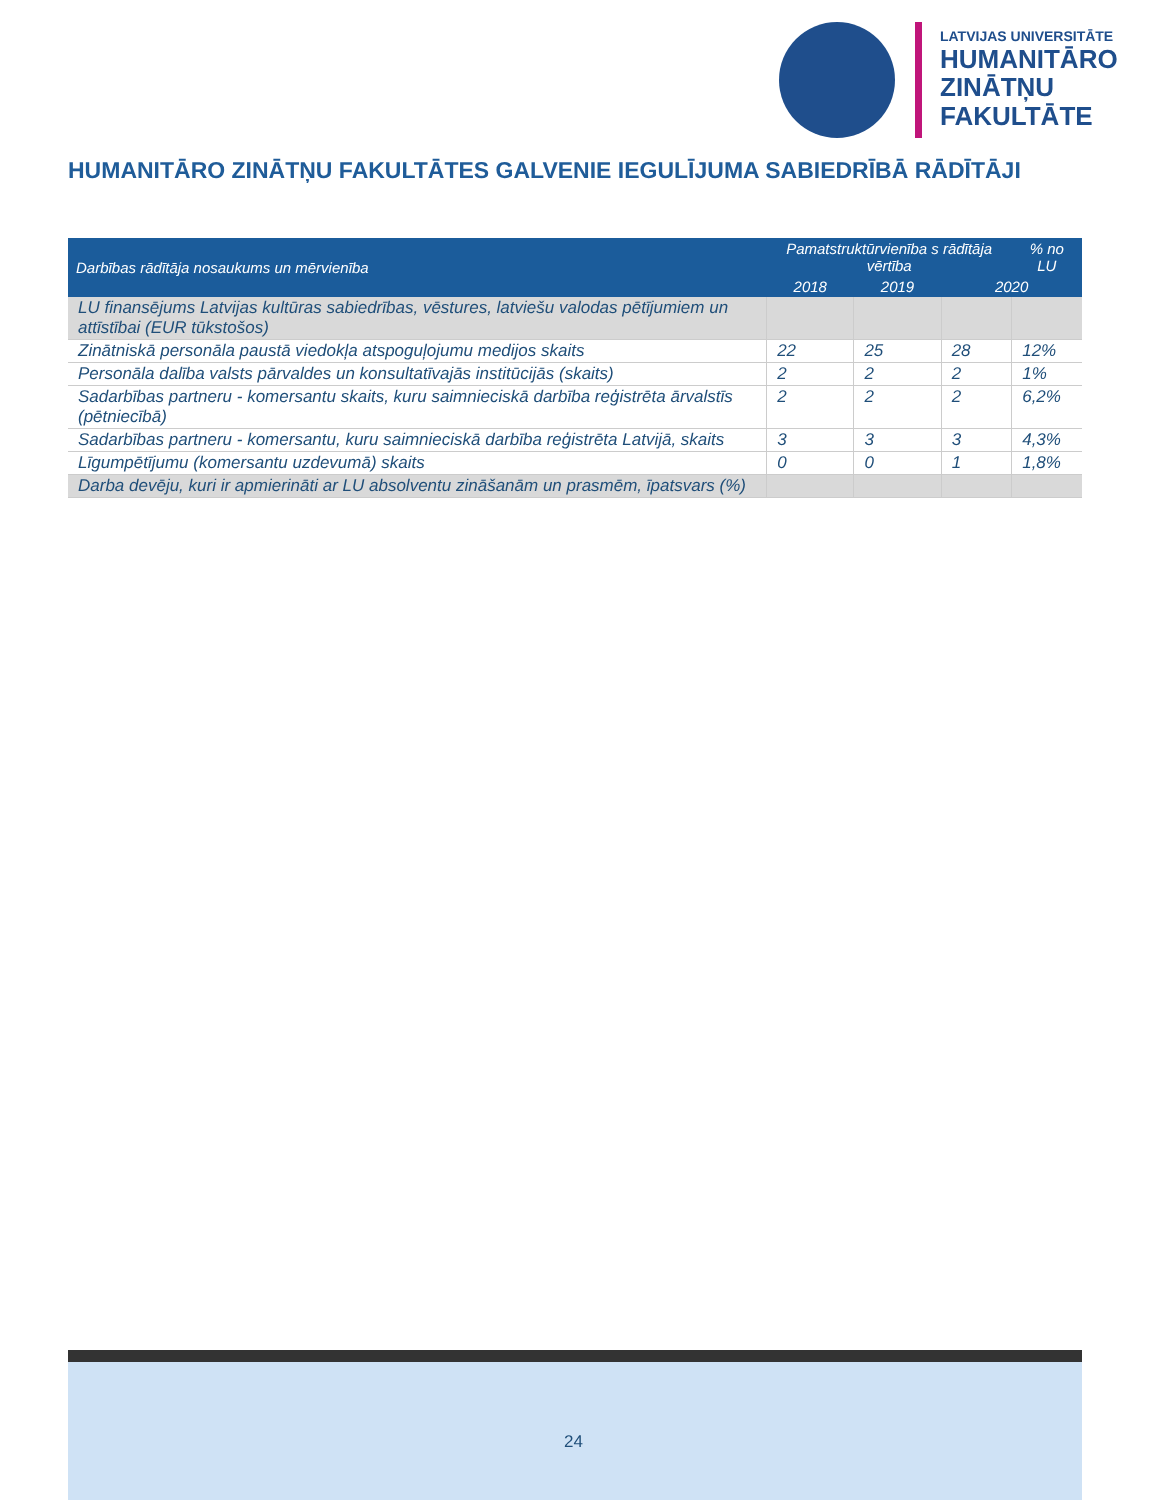LATVIJAS UNIVERSITĀTE
HUMANITĀRO
ZINĀTŅU
FAKULTĀTE
HUMANITĀRO ZINĀTŅU FAKULTĀTES GALVENIE IEGULĪJUMA SABIEDRĪBĀ RĀDĪTĀJI
| Darbības rādītāja nosaukums un mērvienība | Pamatstruktūrvienība s rādītāja vērtība | | | % no LU |
| --- | --- | --- | --- | --- |
| | 2018 | 2019 | 2020 | |
| LU finansējums Latvijas kultūras sabiedrības, vēstures, latviešu valodas pētījumiem un attīstībai (EUR tūkstošos) | | | | |
| Zinātniskā personāla paustā viedokļa atspoguļojumu medijos skaits | 22 | 25 | 28 | 12% |
| Personāla dalība valsts pārvaldes un konsultatīvajās institūcijās (skaits) | 2 | 2 | 2 | 1% |
| Sadarbības partneru - komersantu skaits, kuru saimnieciskā darbība reģistrēta ārvalstīs (pētniecībā) | 2 | 2 | 2 | 6,2% |
| Sadarbības partneru - komersantu, kuru saimnieciskā darbība reģistrēta Latvijā, skaits | 3 | 3 | 3 | 4,3% |
| Līgumpētījumu (komersantu uzdevumā) skaits | 0 | 0 | 1 | 1,8% |
| Darba devēju, kuri ir apmierināti ar LU absolventu zināšanām un prasmēm, īpatsvars (%) | | | | |
24